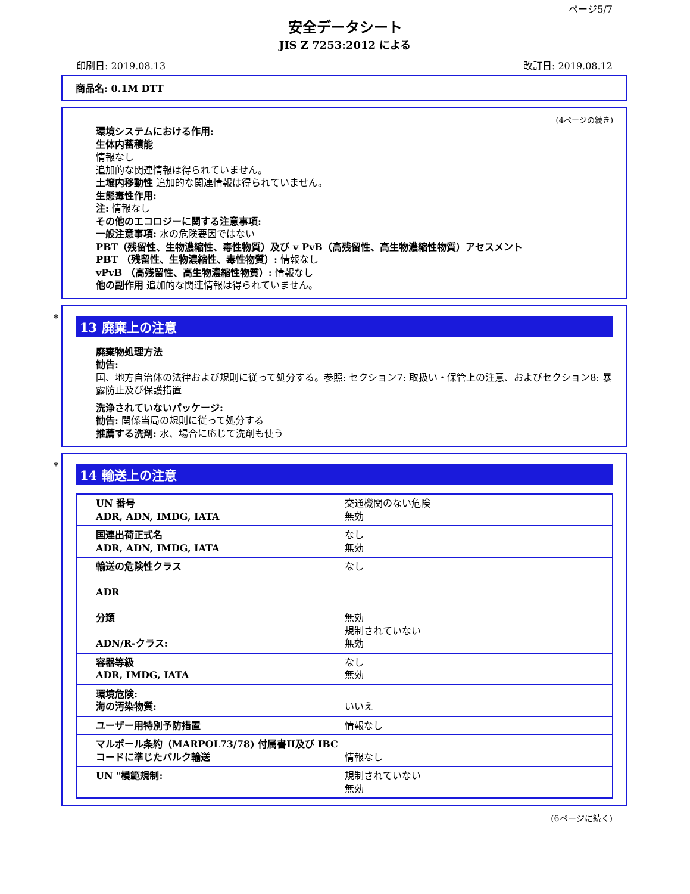ページ5/7
安全データシート
JIS Z 7253:2012 による
印刷日: 2019.08.13 改訂日: 2019.08.12
商品名: 0.1M DTT
(4ページの続き)
環境システムにおける作用:
生体内蓄積能
情報なし
追加的な関連情報は得られていません。
土壌内移動性 追加的な関連情報は得られていません。
生態毒性作用:
注: 情報なし
その他のエコロジーに関する注意事項:
一般注意事項: 水の危険要因ではない
PBT（残留性、生物濃縮性、毒性物質）及び v PvB（高残留性、高生物濃縮性物質）アセスメント
PBT （残留性、生物濃縮性、毒性物質）: 情報なし
vPvB （高残留性、高生物濃縮性物質）: 情報なし
他の副作用 追加的な関連情報は得られていません。
*
13 廃棄上の注意
廃棄物処理方法
勧告:
国、地方自治体の法律および規則に従って処分する。参照: セクション7: 取扱い・保管上の注意、およびセクション8: 暴露防止及び保護措置
洗浄されていないパッケージ:
勧告: 関係当局の規則に従って処分する
推薦する洗剤: 水、場合に応じて洗剤も使う
*
14 輸送上の注意
| UN 番号 ADR, ADN, IMDG, IATA | 交通機関のない危険 無効 |
| 国連出荷正式名 ADR, ADN, IMDG, IATA | なし 無効 |
| 輸送の危険性クラス ADR 分類 ADN/R-クラス: | なし 無効 規制されていない 無効 |
| 容器等級 ADR, IMDG, IATA | なし 無効 |
| 環境危険: 海の汚染物質: | いいえ |
| ユーザー用特別予防措置 | 情報なし |
| マルポール条約（MARPOL73/78) 付属書II及び IBCコードに準じたバルク輸送 | 情報なし |
| UN "模範規制: | 規制されていない 無効 |
(6ページに続く)